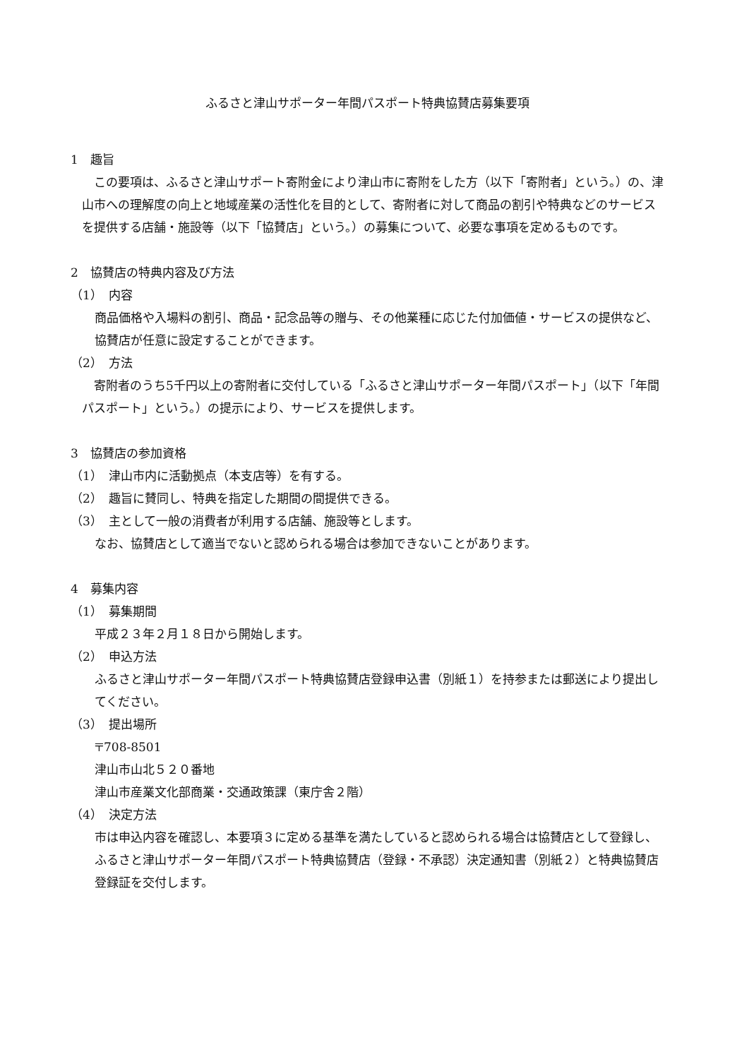ふるさと津山サポーター年間パスポート特典協賛店募集要項
1　趣旨
　この要項は、ふるさと津山サポート寄附金により津山市に寄附をした方（以下「寄附者」という。）の、津山市への理解度の向上と地域産業の活性化を目的として、寄附者に対して商品の割引や特典などのサービスを提供する店舗・施設等（以下「協賛店」という。）の募集について、必要な事項を定めるものです。
2　協賛店の特典内容及び方法
（1）　内容
商品価格や入場料の割引、商品・記念品等の贈与、その他業種に応じた付加価値・サービスの提供など、協賛店が任意に設定することができます。
（2）　方法
　寄附者のうち5千円以上の寄附者に交付している「ふるさと津山サポーター年間パスポート」（以下「年間パスポート」という。）の提示により、サービスを提供します。
3　協賛店の参加資格
（1）　津山市内に活動拠点（本支店等）を有する。
（2）　趣旨に賛同し、特典を指定した期間の間提供できる。
（3）　主として一般の消費者が利用する店舗、施設等とします。
なお、協賛店として適当でないと認められる場合は参加できないことがあります。
4　募集内容
（1）　募集期間
平成２３年２月１８日から開始します。
（2）　申込方法
ふるさと津山サポーター年間パスポート特典協賛店登録申込書（別紙１）を持参または郵送により提出してください。
（3）　提出場所
〒708-8501
津山市山北５２０番地
津山市産業文化部商業・交通政策課（東庁舎２階）
（4）　決定方法
市は申込内容を確認し、本要項３に定める基準を満たしていると認められる場合は協賛店として登録し、ふるさと津山サポーター年間パスポート特典協賛店（登録・不承認）決定通知書（別紙２）と特典協賛店登録証を交付します。